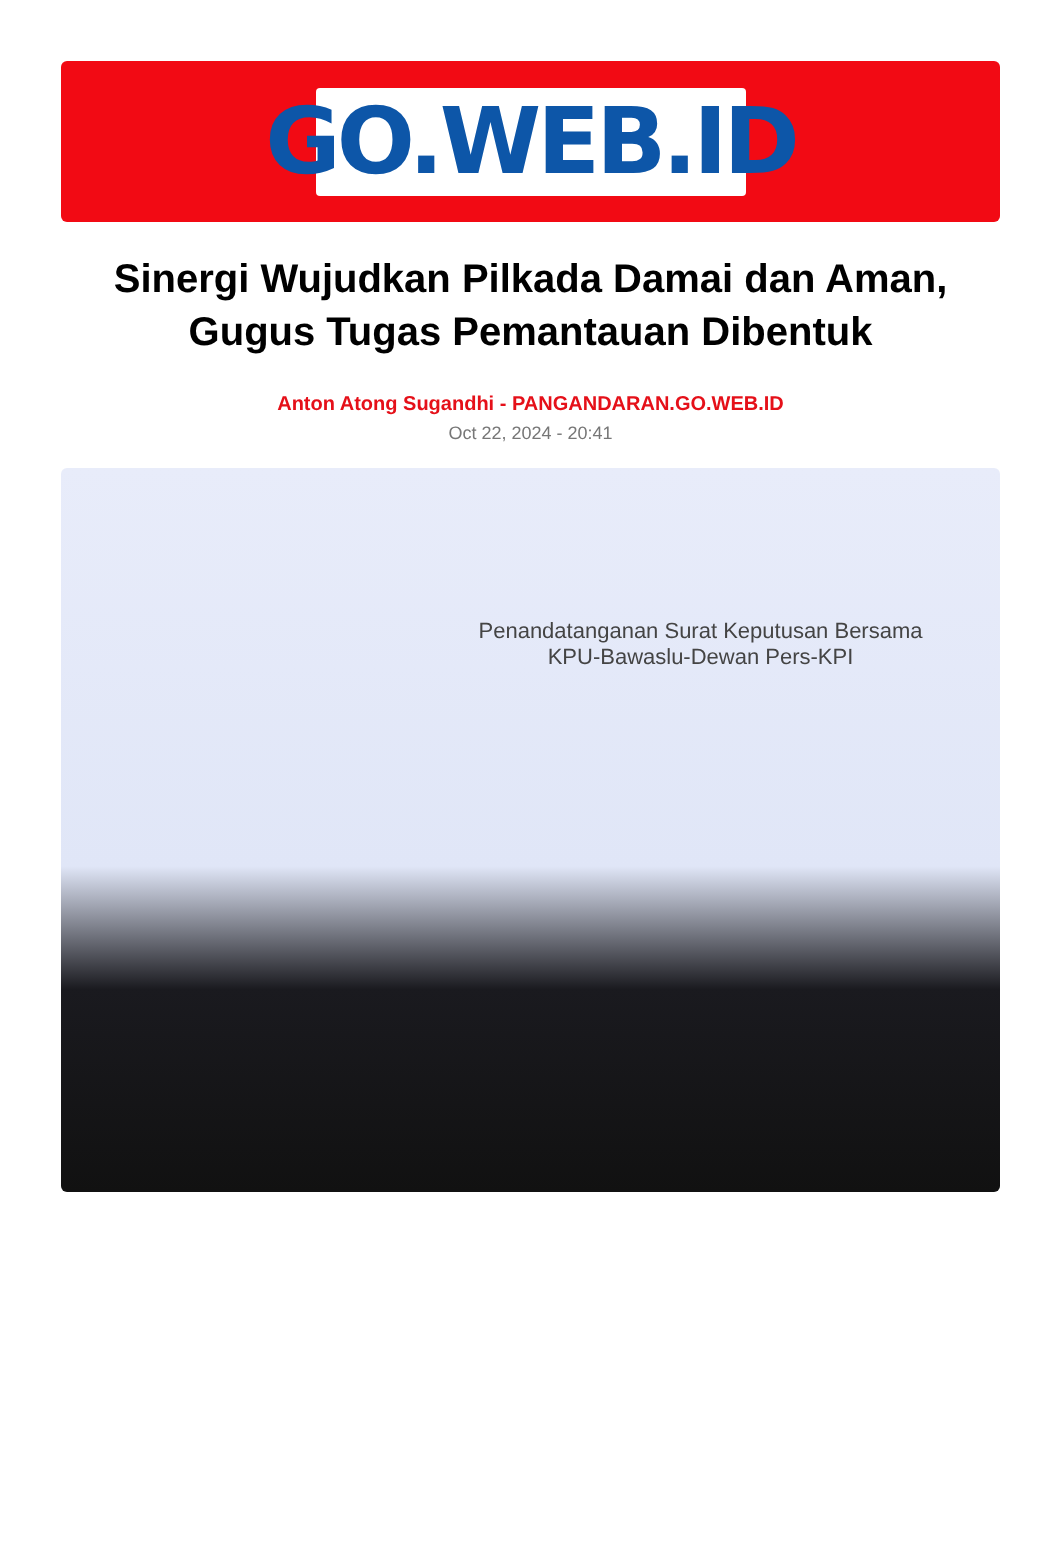GO.WEB.ID
Sinergi Wujudkan Pilkada Damai dan Aman, Gugus Tugas Pemantauan Dibentuk
Anton Atong Sugandhi - PANGANDARAN.GO.WEB.ID
Oct 22, 2024 - 20:41
Penandatanganan Surat Keputusan Bersama
KPU-Bawaslu-Dewan Pers-KPI